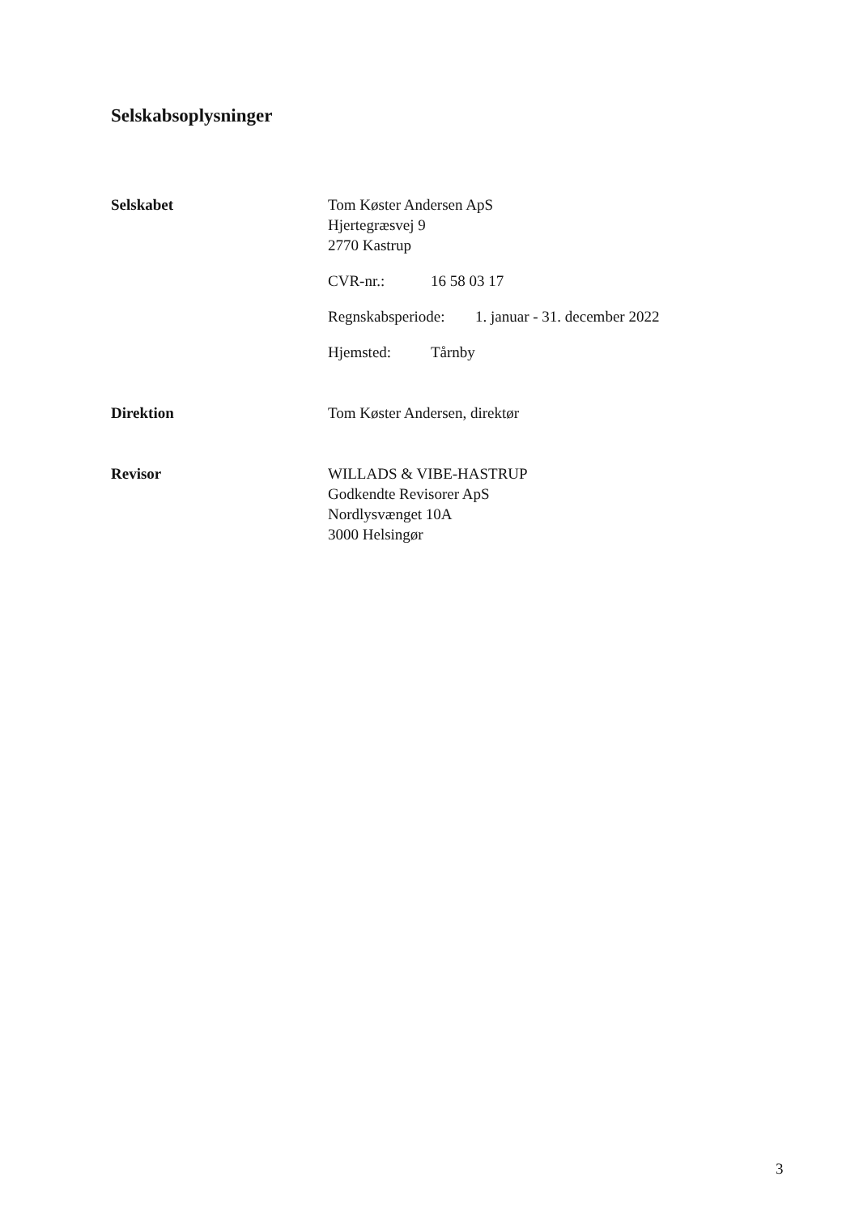Selskabsoplysninger
Selskabet Tom Køster Andersen ApS
Hjertegræsvej 9
2770 Kastrup
CVR-nr.: 16 58 03 17
Regnskabsperiode: 1. januar - 31. december 2022
Hjemsted: Tårnby
Direktion Tom Køster Andersen, direktør
Revisor WILLADS & VIBE-HASTRUP
Godkendte Revisorer ApS
Nordlysvænget 10A
3000 Helsingør
3